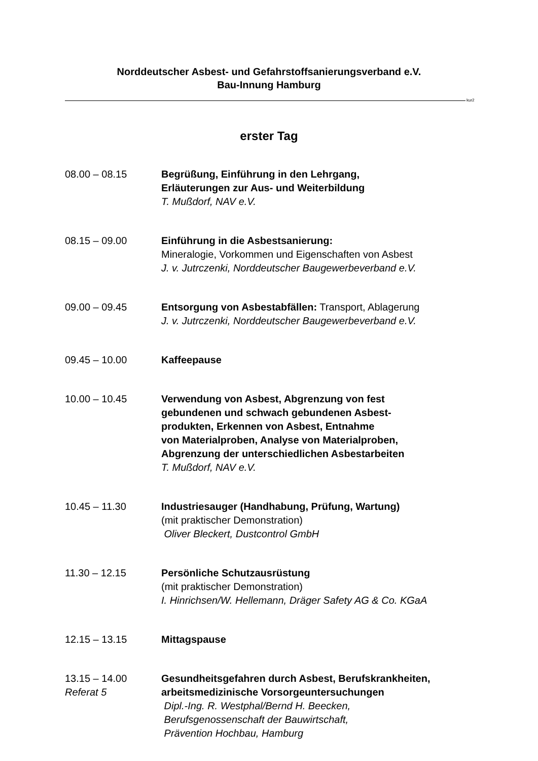Norddeutscher Asbest- und Gefahrstoffsanierungsverband e.V.
Bau-Innung Hamburg
kur2
erster Tag
08.00 – 08.15 Begrüßung, Einführung in den Lehrgang,
Erläuterungen zur Aus- und Weiterbildung
T. Mußdorf, NAV e.V.
08.15 – 09.00 Einführung in die Asbestsanierung:
Mineralogie, Vorkommen und Eigenschaften von Asbest
J. v. Jutrczenki, Norddeutscher Baugewerbeverband e.V.
09.00 – 09.45 Entsorgung von Asbestabfällen: Transport, Ablagerung
J. v. Jutrczenki, Norddeutscher Baugewerbeverband e.V.
09.45 – 10.00 Kaffeepause
10.00 – 10.45 Verwendung von Asbest, Abgrenzung von fest
gebundenen und schwach gebundenen Asbest-
produkten, Erkennen von Asbest, Entnahme
von Materialproben, Analyse von Materialproben,
Abgrenzung der unterschiedlichen Asbestarbeiten
T. Mußdorf, NAV e.V.
10.45 – 11.30 Industriesauger (Handhabung, Prüfung, Wartung)
(mit praktischer Demonstration)
Oliver Bleckert, Dustcontrol GmbH
11.30 – 12.15 Persönliche Schutzausrüstung
(mit praktischer Demonstration)
I. Hinrichsen/W. Hellemann, Dräger Safety AG & Co. KGaA
12.15 – 13.15 Mittagspause
13.15 – 14.00
Referat 5
Gesundheitsgefahren durch Asbest, Berufskrankheiten,
arbeitsmedizinische Vorsorgeuntersuchungen
Dipl.-Ing. R. Westphal/Bernd H. Beecken,
Berufsgenossenschaft der Bauwirtschaft,
Prävention Hochbau, Hamburg